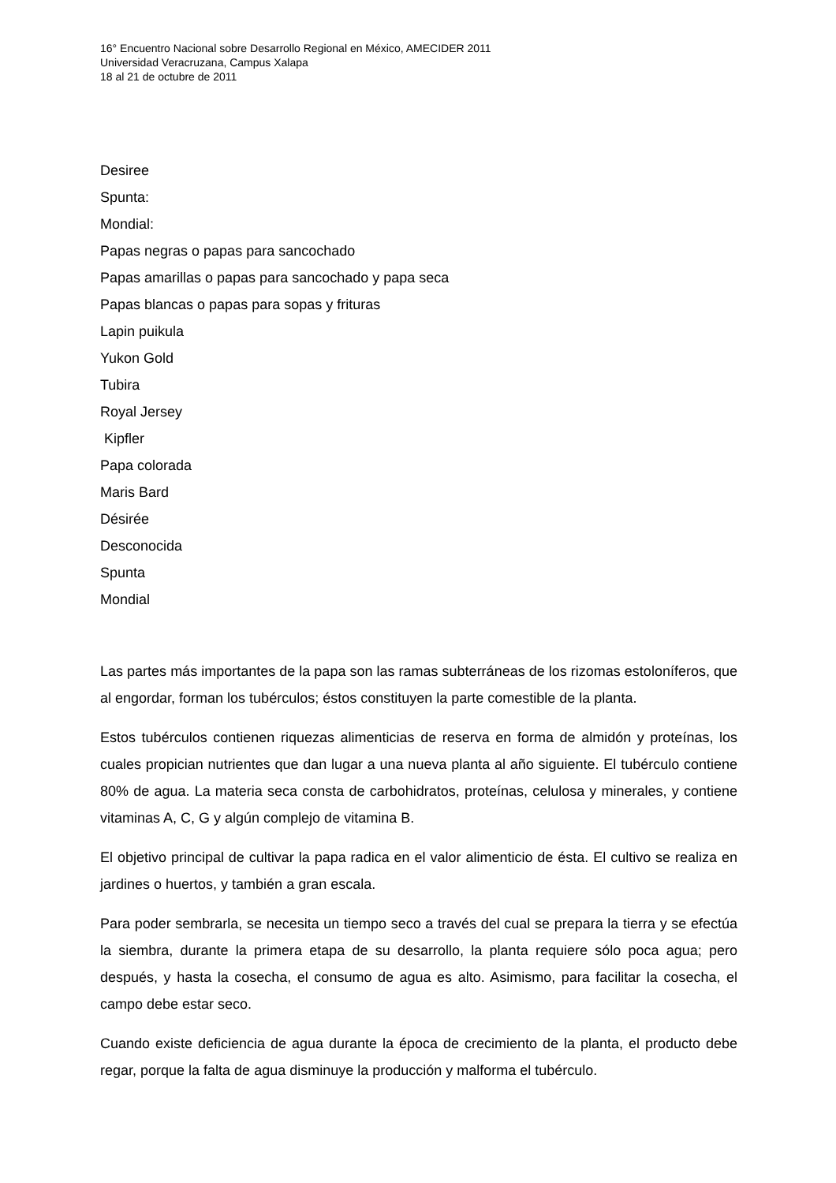16° Encuentro Nacional sobre Desarrollo Regional en México, AMECIDER 2011
Universidad Veracruzana, Campus Xalapa
18 al 21 de octubre de 2011
Desiree
Spunta:
Mondial:
Papas negras o papas para sancochado
Papas amarillas o papas para sancochado y papa seca
Papas blancas o papas para sopas y frituras
Lapin puikula
Yukon Gold
Tubira
Royal Jersey
Kipfler
Papa colorada
Maris Bard
Désirée
Desconocida
Spunta
Mondial
Las partes más importantes de la papa son las ramas subterráneas de los rizomas estoloníferos, que al engordar, forman los tubérculos; éstos constituyen la parte comestible de la planta.
Estos tubérculos contienen riquezas alimenticias de reserva en forma de almidón y proteínas, los cuales propician nutrientes que dan lugar a una nueva planta al año siguiente. El tubérculo contiene 80% de agua. La materia seca consta de carbohidratos, proteínas, celulosa y minerales, y contiene vitaminas A, C, G y algún complejo de vitamina B.
El objetivo principal de cultivar la papa radica en el valor alimenticio de ésta. El cultivo se realiza en jardines o huertos, y también a gran escala.
Para poder sembrarla, se necesita un tiempo seco a través del cual se prepara la tierra y se efectúa la siembra, durante la primera etapa de su desarrollo, la planta requiere sólo poca agua; pero después, y hasta la cosecha, el consumo de agua es alto. Asimismo, para facilitar la cosecha, el campo debe estar seco.
Cuando existe deficiencia de agua durante la época de crecimiento de la planta, el producto debe regar, porque la falta de agua disminuye la producción y malforma el tubérculo.